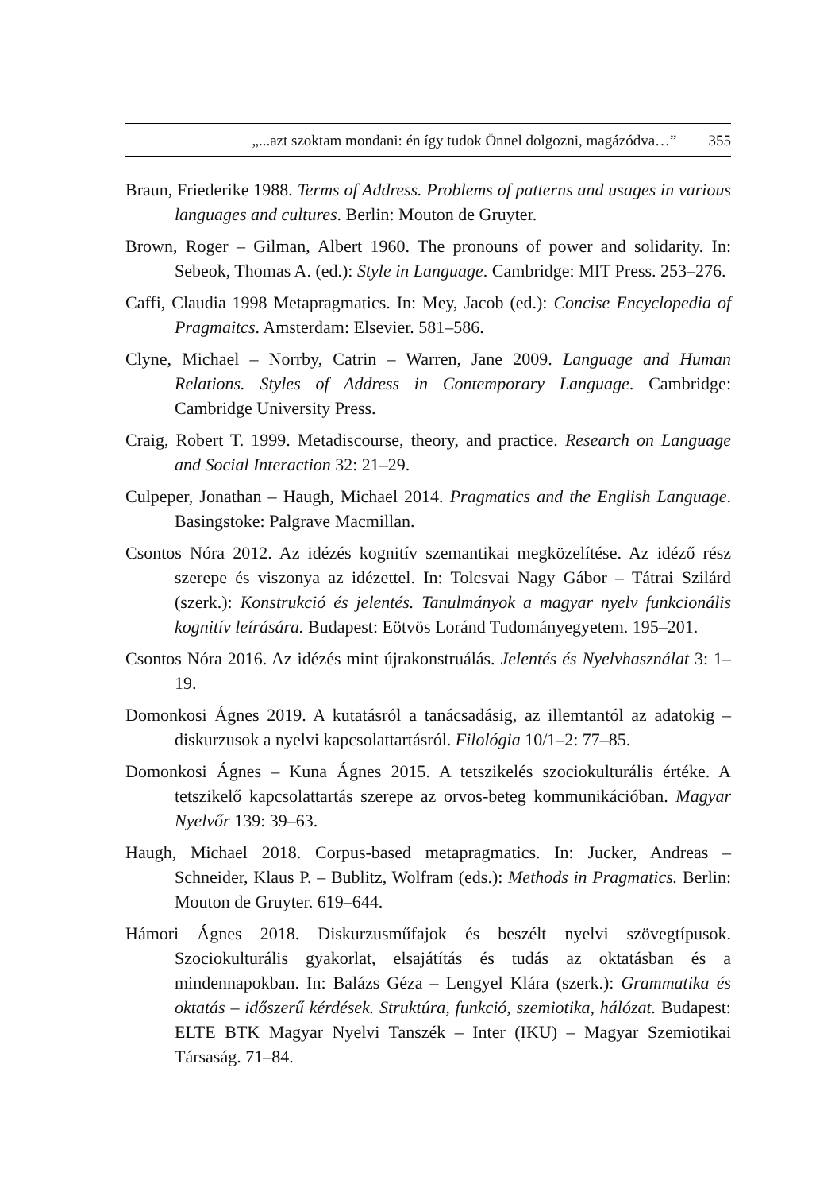„...azt szoktam mondani: én így tudok Önnel dolgozni, magázódva…” 355
Braun, Friederike 1988. Terms of Address. Problems of patterns and usages in various languages and cultures. Berlin: Mouton de Gruyter.
Brown, Roger – Gilman, Albert 1960. The pronouns of power and solidarity. In: Sebeok, Thomas A. (ed.): Style in Language. Cambridge: MIT Press. 253–276.
Caffi, Claudia 1998 Metapragmatics. In: Mey, Jacob (ed.): Concise Encyclopedia of Pragmaitcs. Amsterdam: Elsevier. 581–586.
Clyne, Michael – Norrby, Catrin – Warren, Jane 2009. Language and Human Relations. Styles of Address in Contemporary Language. Cambridge: Cambridge University Press.
Craig, Robert T. 1999. Metadiscourse, theory, and practice. Research on Language and Social Interaction 32: 21–29.
Culpeper, Jonathan – Haugh, Michael 2014. Pragmatics and the English Language. Basingstoke: Palgrave Macmillan.
Csontos Nóra 2012. Az idézés kognitív szemantikai megközelítése. Az idéző rész szerepe és viszonya az idézettel. In: Tolcsvai Nagy Gábor – Tátrai Szilárd (szerk.): Konstrukció és jelentés. Tanulmányok a magyar nyelv funkcionális kognitív leírására. Budapest: Eötvös Loránd Tudományegyetem. 195–201.
Csontos Nóra 2016. Az idézés mint újrakonstruálás. Jelentés és Nyelvhasználat 3: 1–19.
Domonkosi Ágnes 2019. A kutatásról a tanácsadásig, az illemtantól az adatokig – diskurzusok a nyelvi kapcsolattartásról. Filológia 10/1–2: 77–85.
Domonkosi Ágnes – Kuna Ágnes 2015. A tetszikelés szociokulturális értéke. A tetszikelő kapcsolattartás szerepe az orvos-beteg kommunikációban. Magyar Nyelvőr 139: 39–63.
Haugh, Michael 2018. Corpus-based metapragmatics. In: Jucker, Andreas – Schneider, Klaus P. – Bublitz, Wolfram (eds.): Methods in Pragmatics. Berlin: Mouton de Gruyter. 619–644.
Hámori Ágnes 2018. Diskurzusműfajok és beszélt nyelvi szövegtípusok. Szociokulturális gyakorlat, elsajátítás és tudás az oktatásban és a mindennapokban. In: Balázs Géza – Lengyel Klára (szerk.): Grammatika és oktatás – időszerű kérdések. Struktúra, funkció, szemiotika, hálózat. Budapest: ELTE BTK Magyar Nyelvi Tanszék – Inter (IKU) – Magyar Szemiotikai Társaság. 71–84.